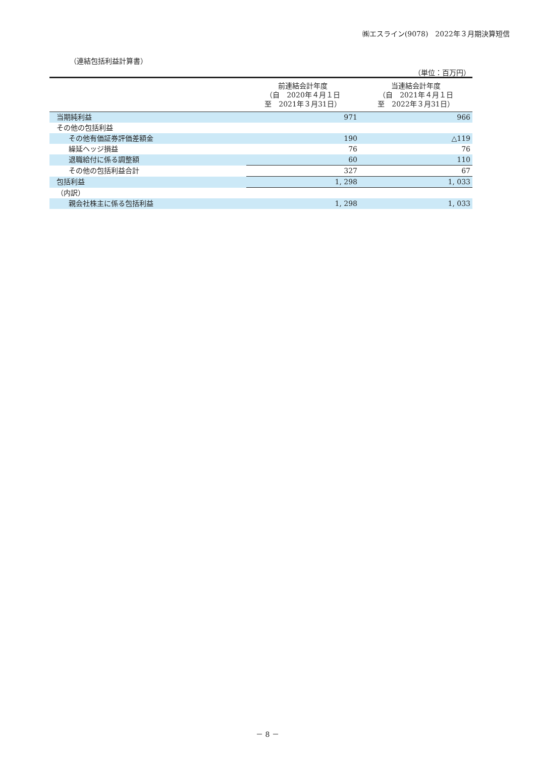㈱エスライン(9078)　2022年３月期決算短信
（連結包括利益計算書）
（単位：百万円）
| | 前連結会計年度 （自 2020年４月１日 至 2021年３月31日） | 当連結会計年度 （自 2021年４月１日 至 2022年３月31日） |
| --- | --- | --- |
| 当期純利益 | 971 | 966 |
| その他の包括利益 | | |
| その他有価証券評価差額金 | 190 | △119 |
| 繰延ヘッジ損益 | 76 | 76 |
| 退職給付に係る調整額 | 60 | 110 |
| その他の包括利益合計 | 327 | 67 |
| 包括利益 | 1, 298 | 1, 033 |
| （内訳） | | |
| 親会社株主に係る包括利益 | 1, 298 | 1, 033 |
－ 8 －